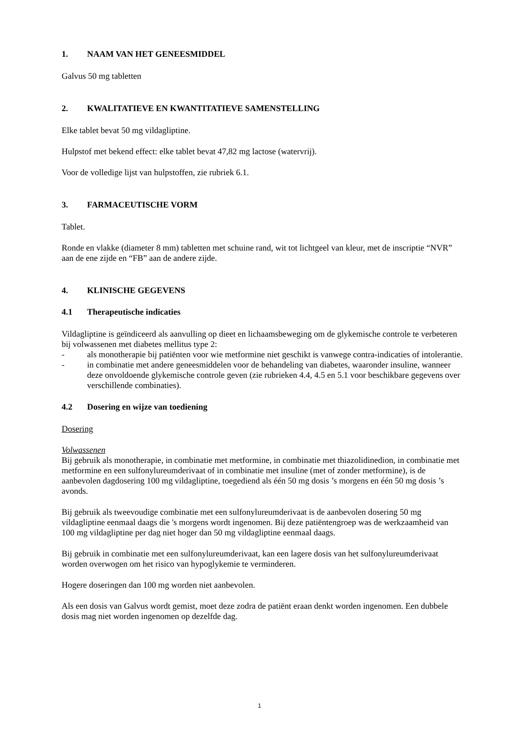1. NAAM VAN HET GENEESMIDDEL
Galvus 50 mg tabletten
2. KWALITATIEVE EN KWANTITATIEVE SAMENSTELLING
Elke tablet bevat 50 mg vildagliptine.
Hulpstof met bekend effect: elke tablet bevat 47,82 mg lactose (watervrij).
Voor de volledige lijst van hulpstoffen, zie rubriek 6.1.
3. FARMACEUTISCHE VORM
Tablet.
Ronde en vlakke (diameter 8 mm) tabletten met schuine rand, wit tot lichtgeel van kleur, met de inscriptie “NVR” aan de ene zijde en “FB” aan de andere zijde.
4. KLINISCHE GEGEVENS
4.1 Therapeutische indicaties
Vildagliptine is geïndiceerd als aanvulling op dieet en lichaamsbeweging om de glykemische controle te verbeteren bij volwassenen met diabetes mellitus type 2:
- als monotherapie bij patiënten voor wie metformine niet geschikt is vanwege contra-indicaties of intolerantie.
- in combinatie met andere geneesmiddelen voor de behandeling van diabetes, waaronder insuline, wanneer deze onvoldoende glykemische controle geven (zie rubrieken 4.4, 4.5 en 5.1 voor beschikbare gegevens over verschillende combinaties).
4.2 Dosering en wijze van toediening
Dosering
Volwassenen
Bij gebruik als monotherapie, in combinatie met metformine, in combinatie met thiazolidinedion, in combinatie met metformine en een sulfonylureumderivaat of in combinatie met insuline (met of zonder metformine), is de aanbevolen dagdosering 100 mg vildagliptine, toegediend als één 50 mg dosis ’s morgens en één 50 mg dosis ’s avonds.
Bij gebruik als tweevoudige combinatie met een sulfonylureumderivaat is de aanbevolen dosering 50 mg vildagliptine eenmaal daags die 's morgens wordt ingenomen. Bij deze patiëntengroep was de werkzaamheid van 100 mg vildagliptine per dag niet hoger dan 50 mg vildagliptine eenmaal daags.
Bij gebruik in combinatie met een sulfonylureumderivaat, kan een lagere dosis van het sulfonylureumderivaat worden overwogen om het risico van hypoglykemie te verminderen.
Hogere doseringen dan 100 mg worden niet aanbevolen.
Als een dosis van Galvus wordt gemist, moet deze zodra de patiënt eraan denkt worden ingenomen. Een dubbele dosis mag niet worden ingenomen op dezelfde dag.
1